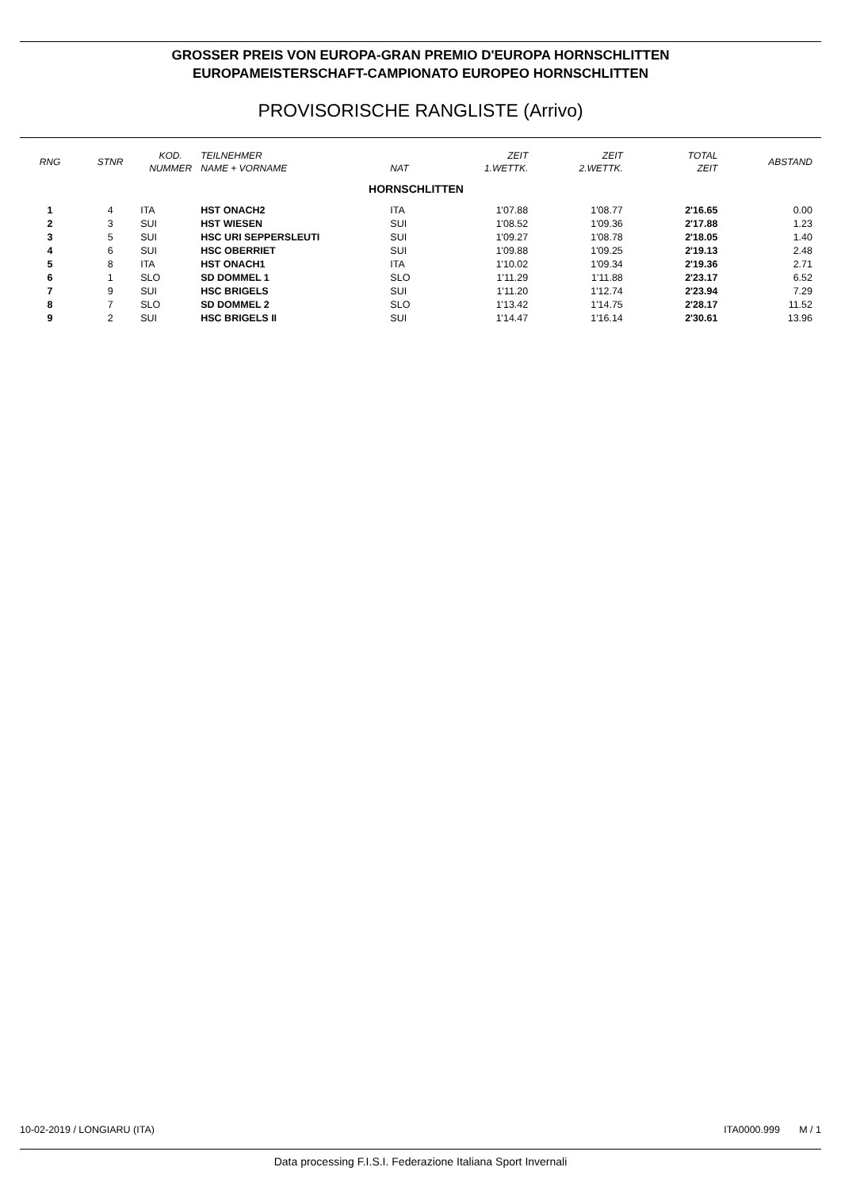GROSSER PREIS VON EUROPA-GRAN PREMIO D'EUROPA HORNSCHLITTEN
EUROPAMEISTERSCHAFT-CAMPIONATO EUROPEO HORNSCHLITTEN
PROVISORISCHE RANGLISTE (Arrivo)
| RNG | STNR | KOD. NUMMER | TEILNEHMER NAME + VORNAME | NAT | ZEIT 1.WETTK. | ZEIT 2.WETTK. | TOTAL ZEIT | ABSTAND |
| --- | --- | --- | --- | --- | --- | --- | --- | --- |
| HORNSCHLITTEN | | | | | | | | |
| 1 | 4 | ITA | HST ONACH2 | ITA | 1'07.88 | 1'08.77 | 2'16.65 | 0.00 |
| 2 | 3 | SUI | HST WIESEN | SUI | 1'08.52 | 1'09.36 | 2'17.88 | 1.23 |
| 3 | 5 | SUI | HSC URI SEPPERSLEUTI | SUI | 1'09.27 | 1'08.78 | 2'18.05 | 1.40 |
| 4 | 6 | SUI | HSC OBERRIET | SUI | 1'09.88 | 1'09.25 | 2'19.13 | 2.48 |
| 5 | 8 | ITA | HST ONACH1 | ITA | 1'10.02 | 1'09.34 | 2'19.36 | 2.71 |
| 6 | 1 | SLO | SD DOMMEL 1 | SLO | 1'11.29 | 1'11.88 | 2'23.17 | 6.52 |
| 7 | 9 | SUI | HSC BRIGELS | SUI | 1'11.20 | 1'12.74 | 2'23.94 | 7.29 |
| 8 | 7 | SLO | SD DOMMEL 2 | SLO | 1'13.42 | 1'14.75 | 2'28.17 | 11.52 |
| 9 | 2 | SUI | HSC BRIGELS II | SUI | 1'14.47 | 1'16.14 | 2'30.61 | 13.96 |
10-02-2019 / LONGIARU (ITA) ITA0000.999 M / 1
Data processing F.I.S.I. Federazione Italiana Sport Invernali